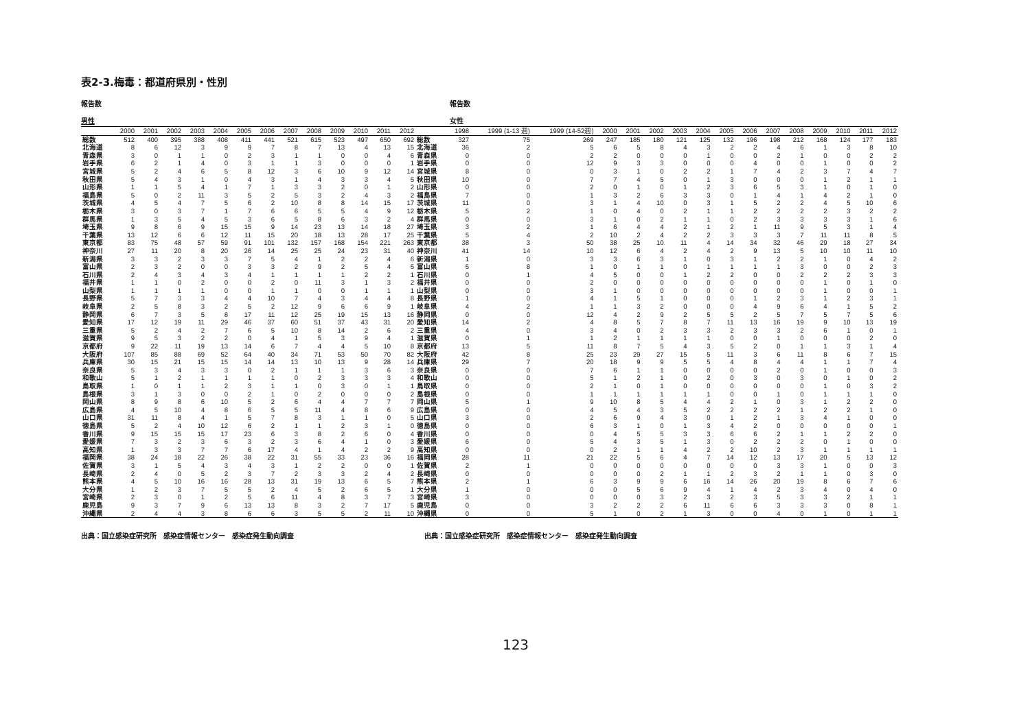表2-3.梅毒：都道府県別・性別
報告数 報告数
男性 女性
| | 2000 | 2001 | 2002 | 2003 | 2004 | 2005 | 2006 | 2007 | 2008 | 2009 | 2010 | 2011 | 2012 | | 1998 | 1999 (1-13 週) | 1999 (14-52週) | 2000 | 2001 | 2002 | 2003 | 2004 | 2005 | 2006 | 2007 | 2008 | 2009 | 2010 | 2011 | 2012 |
| --- | --- | --- | --- | --- | --- | --- | --- | --- | --- | --- | --- | --- | --- | --- | --- | --- | --- | --- | --- | --- | --- | --- | --- | --- | --- | --- | --- | --- | --- | --- |
| 総数 | 512 | 400 | 395 | 388 | 408 | 411 | 441 | 521 | 615 | 523 | 497 | 650 | 692 | 総数 | 327 | 75 | 269 | 247 | 185 | 180 | 121 | 125 | 132 | 196 | 198 | 212 | 168 | 124 | 177 | 183 |
| 北海道 | 8 | 6 | 12 | 3 | 9 | 9 | 7 | 8 | 7 | 13 | 4 | 13 | 15 | 北海道 | 36 | 2 | 5 | 6 | 5 | 8 | 4 | 3 | 2 | 2 | 4 | 6 | 1 | 3 | 8 | 10 |
| 青森県 | 3 | 0 | 1 | 1 | 0 | 2 | 3 | 1 | 1 | 0 | 0 | 4 | 6 | 青森県 | 0 | 0 | 2 | 2 | 0 | 0 | 0 | 1 | 0 | 0 | 2 | 1 | 0 | 0 | 2 | 2 |
| 岩手県 | 6 | 2 | 1 | 4 | 0 | 3 | 1 | 1 | 3 | 0 | 0 | 0 | 1 | 岩手県 | 0 | 0 | 12 | 9 | 3 | 3 | 0 | 0 | 0 | 4 | 0 | 0 | 1 | 0 | 0 | 2 |
| 宮城県 | 5 | 2 | 4 | 6 | 5 | 8 | 12 | 3 | 6 | 10 | 9 | 12 | 14 | 宮城県 | 8 | 0 | 0 | 3 | 1 | 0 | 2 | 2 | 1 | 7 | 4 | 2 | 3 | 7 | 4 | 7 |
| 秋田県 | 5 | 4 | 3 | 1 | 0 | 4 | 3 | 1 | 4 | 3 | 3 | 4 | 5 | 秋田県 | 10 | 0 | 7 | 7 | 4 | 5 | 0 | 1 | 3 | 0 | 0 | 0 | 1 | 2 | 1 | 1 |
| 山形県 | 1 | 1 | 5 | 4 | 1 | 7 | 1 | 3 | 3 | 2 | 0 | 1 | 2 | 山形県 | 0 | 0 | 2 | 0 | 1 | 0 | 1 | 2 | 3 | 6 | 5 | 3 | 1 | 0 | 1 | 0 |
| 福島県 | 5 | 0 | 2 | 11 | 3 | 5 | 2 | 5 | 3 | 2 | 4 | 3 | 2 | 福島県 | 7 | 0 | 1 | 3 | 2 | 6 | 3 | 3 | 0 | 1 | 4 | 1 | 4 | 2 | 1 | 0 |
| 茨城県 | 4 | 5 | 4 | 7 | 5 | 6 | 2 | 10 | 8 | 8 | 14 | 15 | 17 | 茨城県 | 11 | 0 | 3 | 1 | 4 | 10 | 0 | 3 | 1 | 5 | 2 | 2 | 4 | 5 | 10 | 6 |
| 栃木県 | 3 | 0 | 3 | 7 | 1 | 7 | 6 | 6 | 5 | 5 | 4 | 9 | 12 | 栃木県 | 5 | 2 | 1 | 0 | 4 | 0 | 2 | 1 | 1 | 2 | 2 | 2 | 2 | 3 | 2 | 2 |
| 群馬県 | 1 | 3 | 5 | 4 | 5 | 3 | 6 | 5 | 8 | 6 | 3 | 2 | 4 | 群馬県 | 0 | 0 | 3 | 1 | 0 | 2 | 1 | 1 | 0 | 2 | 3 | 3 | 3 | 3 | 1 | 6 |
| 埼玉県 | 9 | 8 | 6 | 9 | 15 | 15 | 9 | 14 | 23 | 13 | 14 | 18 | 27 | 埼玉県 | 3 | 2 | 1 | 6 | 4 | 4 | 2 | 1 | 2 | 1 | 11 | 9 | 5 | 3 | 1 | 4 |
| 千葉県 | 13 | 12 | 6 | 6 | 12 | 11 | 15 | 20 | 18 | 13 | 28 | 17 | 25 | 千葉県 | 5 | 4 | 2 | 10 | 2 | 4 | 2 | 2 | 3 | 3 | 3 | 7 | 11 | 11 | 8 | 5 |
| 東京都 | 83 | 75 | 48 | 57 | 59 | 91 | 101 | 132 | 157 | 168 | 154 | 221 | 263 | 東京都 | 38 | 3 | 50 | 38 | 25 | 10 | 11 | 4 | 14 | 34 | 32 | 46 | 29 | 18 | 27 | 34 |
| 神奈川 | 27 | 11 | 20 | 8 | 20 | 26 | 14 | 25 | 25 | 24 | 23 | 31 | 40 | 神奈川 | 41 | 14 | 10 | 12 | 6 | 4 | 2 | 4 | 2 | 9 | 13 | 5 | 10 | 10 | 11 | 10 |
| 新潟県 | 3 | 3 | 2 | 3 | 3 | 7 | 5 | 4 | 1 | 2 | 2 | 4 | 6 | 新潟県 | 1 | 0 | 3 | 3 | 6 | 3 | 1 | 0 | 3 | 1 | 2 | 2 | 1 | 0 | 4 | 2 |
| 富山県 | 2 | 3 | 2 | 0 | 0 | 3 | 3 | 2 | 9 | 2 | 5 | 4 | 5 | 富山県 | 5 | 8 | 1 | 0 | 1 | 1 | 0 | 1 | 1 | 1 | 1 | 3 | 0 | 0 | 2 | 3 |
| 石川県 | 2 | 4 | 3 | 4 | 3 | 4 | 1 | 1 | 1 | 1 | 2 | 2 | 1 | 石川県 | 0 | 1 | 4 | 5 | 0 | 0 | 1 | 2 | 2 | 0 | 0 | 2 | 2 | 2 | 3 | 3 |
| 福井県 | 1 | 1 | 0 | 2 | 0 | 0 | 2 | 0 | 11 | 3 | 1 | 3 | 2 | 福井県 | 0 | 0 | 2 | 0 | 0 | 0 | 0 | 0 | 0 | 0 | 0 | 0 | 1 | 0 | 1 | 0 |
| 山梨県 | 1 | 1 | 1 | 1 | 0 | 0 | 1 | 1 | 0 | 0 | 1 | 1 | 1 | 山梨県 | 0 | 0 | 3 | 1 | 0 | 0 | 0 | 0 | 0 | 0 | 0 | 0 | 1 | 0 | 0 | 1 |
| 長野県 | 5 | 7 | 3 | 3 | 4 | 4 | 10 | 7 | 4 | 3 | 4 | 4 | 8 | 長野県 | 1 | 0 | 4 | 1 | 5 | 1 | 0 | 0 | 0 | 1 | 2 | 3 | 1 | 2 | 3 | 1 |
| 岐阜県 | 2 | 5 | 8 | 3 | 2 | 5 | 2 | 12 | 9 | 6 | 6 | 9 | 1 | 岐阜県 | 4 | 2 | 1 | 1 | 3 | 2 | 0 | 0 | 0 | 4 | 9 | 6 | 4 | 1 | 5 | 2 |
| 静岡県 | 6 | 7 | 3 | 5 | 8 | 17 | 11 | 12 | 25 | 19 | 15 | 13 | 16 | 静岡県 | 0 | 0 | 12 | 4 | 2 | 9 | 2 | 5 | 5 | 2 | 5 | 7 | 5 | 7 | 5 | 6 |
| 愛知県 | 17 | 12 | 19 | 11 | 29 | 46 | 37 | 60 | 51 | 37 | 43 | 31 | 20 | 愛知県 | 14 | 2 | 4 | 8 | 5 | 7 | 8 | 7 | 11 | 13 | 16 | 19 | 9 | 10 | 13 | 19 |
| 三重県 | 5 | 2 | 4 | 2 | 7 | 6 | 5 | 10 | 8 | 14 | 2 | 6 | 2 | 三重県 | 4 | 0 | 3 | 4 | 0 | 2 | 3 | 3 | 2 | 3 | 3 | 2 | 6 | 1 | 0 | 1 |
| 滋賀県 | 9 | 5 | 3 | 2 | 2 | 0 | 4 | 1 | 5 | 3 | 9 | 4 | 1 | 滋賀県 | 0 | 1 | 1 | 2 | 1 | 1 | 1 | 1 | 0 | 0 | 1 | 0 | 0 | 0 | 2 | 0 |
| 京都府 | 9 | 22 | 11 | 19 | 13 | 14 | 6 | 7 | 4 | 4 | 5 | 10 | 8 | 京都府 | 13 | 5 | 11 | 8 | 7 | 5 | 4 | 3 | 5 | 2 | 0 | 1 | 1 | 3 | 1 | 4 |
| 大阪府 | 107 | 85 | 88 | 69 | 52 | 64 | 40 | 34 | 71 | 53 | 50 | 70 | 82 | 大阪府 | 42 | 8 | 25 | 23 | 29 | 27 | 15 | 5 | 11 | 3 | 6 | 11 | 8 | 6 | 7 | 15 |
| 兵庫県 | 30 | 15 | 21 | 15 | 15 | 14 | 14 | 13 | 10 | 13 | 9 | 28 | 14 | 兵庫県 | 29 | 7 | 20 | 18 | 9 | 9 | 5 | 5 | 4 | 8 | 4 | 4 | 1 | 1 | 7 | 4 |
| 奈良県 | 5 | 3 | 4 | 3 | 3 | 0 | 2 | 1 | 1 | 1 | 3 | 6 | 3 | 奈良県 | 0 | 0 | 7 | 6 | 1 | 1 | 0 | 0 | 0 | 0 | 2 | 0 | 1 | 0 | 0 | 3 |
| 和歌山 | 5 | 1 | 2 | 1 | 1 | 1 | 1 | 0 | 2 | 3 | 3 | 3 | 4 | 和歌山 | 0 | 0 | 5 | 1 | 2 | 1 | 0 | 2 | 0 | 3 | 0 | 3 | 0 | 1 | 0 | 2 |
| 鳥取県 | 1 | 0 | 1 | 1 | 2 | 3 | 1 | 1 | 0 | 3 | 0 | 1 | 1 | 鳥取県 | 0 | 0 | 2 | 1 | 0 | 1 | 0 | 0 | 0 | 0 | 0 | 0 | 1 | 0 | 3 | 2 |
| 島根県 | 3 | 1 | 3 | 0 | 0 | 2 | 1 | 0 | 2 | 0 | 0 | 0 | 2 | 島根県 | 0 | 0 | 1 | 1 | 1 | 1 | 1 | 1 | 0 | 0 | 1 | 0 | 1 | 1 | 1 | 0 |
| 岡山県 | 8 | 9 | 8 | 6 | 10 | 5 | 2 | 6 | 4 | 4 | 7 | 7 | 7 | 岡山県 | 5 | 1 | 9 | 10 | 8 | 5 | 4 | 4 | 2 | 1 | 0 | 3 | 1 | 2 | 2 | 0 |
| 広島県 | 4 | 5 | 10 | 4 | 8 | 6 | 5 | 5 | 11 | 4 | 8 | 6 | 9 | 広島県 | 0 | 0 | 4 | 5 | 4 | 3 | 5 | 2 | 2 | 2 | 2 | 1 | 2 | 2 | 1 | 0 |
| 山口県 | 31 | 11 | 8 | 4 | 1 | 5 | 7 | 8 | 3 | 1 | 1 | 0 | 5 | 山口県 | 3 | 0 | 2 | 6 | 9 | 4 | 3 | 0 | 1 | 2 | 1 | 3 | 4 | 1 | 0 | 0 |
| 徳島県 | 5 | 2 | 4 | 10 | 12 | 6 | 2 | 1 | 1 | 2 | 3 | 1 | 0 | 徳島県 | 0 | 0 | 6 | 3 | 1 | 0 | 1 | 3 | 4 | 2 | 0 | 0 | 0 | 0 | 0 | 1 |
| 香川県 | 9 | 15 | 15 | 15 | 17 | 23 | 6 | 3 | 8 | 2 | 6 | 0 | 4 | 香川県 | 0 | 0 | 0 | 4 | 5 | 5 | 3 | 3 | 6 | 6 | 2 | 1 | 1 | 2 | 2 | 0 |
| 愛媛県 | 7 | 3 | 2 | 3 | 6 | 3 | 2 | 3 | 6 | 4 | 1 | 0 | 3 | 愛媛県 | 6 | 0 | 5 | 4 | 3 | 5 | 1 | 3 | 0 | 2 | 2 | 2 | 0 | 1 | 0 | 0 |
| 高知県 | 1 | 3 | 3 | 7 | 7 | 6 | 17 | 4 | 1 | 4 | 2 | 2 | 9 | 高知県 | 0 | 0 | 0 | 2 | 1 | 1 | 4 | 2 | 2 | 10 | 2 | 3 | 1 | 1 | 1 | 1 |
| 福岡県 | 38 | 24 | 18 | 22 | 26 | 38 | 22 | 31 | 55 | 33 | 23 | 36 | 16 | 福岡県 | 28 | 11 | 21 | 22 | 5 | 6 | 4 | 7 | 14 | 12 | 13 | 17 | 20 | 5 | 13 | 12 |
| 佐賀県 | 3 | 1 | 5 | 4 | 3 | 4 | 3 | 1 | 2 | 2 | 0 | 0 | 1 | 佐賀県 | 2 | 1 | 0 | 0 | 0 | 0 | 0 | 0 | 0 | 0 | 3 | 3 | 1 | 0 | 0 | 3 |
| 長崎県 | 2 | 4 | 0 | 5 | 2 | 3 | 7 | 2 | 3 | 3 | 2 | 4 | 2 | 長崎県 | 0 | 0 | 0 | 0 | 0 | 2 | 1 | 1 | 2 | 3 | 2 | 1 | 1 | 0 | 3 | 0 |
| 熊本県 | 4 | 5 | 10 | 16 | 16 | 28 | 13 | 31 | 19 | 13 | 6 | 5 | 7 | 熊本県 | 2 | 1 | 6 | 3 | 9 | 9 | 6 | 16 | 14 | 26 | 20 | 19 | 8 | 6 | 7 | 6 |
| 大分県 | 1 | 2 | 3 | 7 | 5 | 5 | 2 | 4 | 5 | 2 | 6 | 5 | 1 | 大分県 | 1 | 0 | 0 | 0 | 5 | 6 | 9 | 4 | 1 | 4 | 2 | 3 | 4 | 0 | 4 | 0 |
| 宮崎県 | 2 | 3 | 0 | 1 | 2 | 5 | 6 | 11 | 4 | 8 | 3 | 7 | 3 | 宮崎県 | 3 | 0 | 0 | 0 | 0 | 3 | 2 | 3 | 2 | 3 | 5 | 3 | 3 | 2 | 1 | 1 |
| 鹿児島 | 9 | 3 | 7 | 9 | 6 | 13 | 13 | 8 | 3 | 2 | 7 | 17 | 5 | 鹿児島 | 0 | 0 | 3 | 2 | 2 | 2 | 6 | 11 | 6 | 6 | 3 | 3 | 3 | 0 | 8 | 1 |
| 沖縄県 | 2 | 4 | 4 | 3 | 8 | 6 | 6 | 3 | 5 | 5 | 2 | 11 | 10 | 沖縄県 | 0 | 0 | 5 | 1 | 0 | 2 | 1 | 3 | 0 | 0 | 4 | 0 | 1 | 0 | 1 | 1 |
出典：国立感染症研究所　感染症情報センター　感染症発生動向調査 出典：国立感染症研究所　感染症情報センター　感染症発生動向調査
123